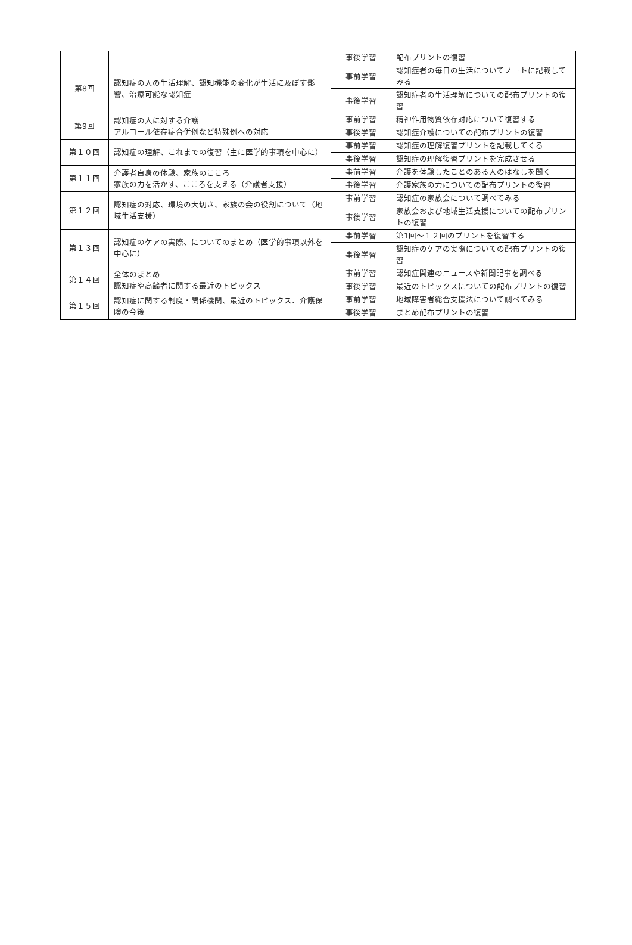| | | 事後学習 | 配布プリントの復習 |
| 第8回 | 認知症の人の生活理解、認知機能の変化が生活に及ぼす影響、治療可能な認知症 | 事前学習 | 認知症者の毎日の生活についてノートに記載してみる |
| | | 事後学習 | 認知症者の生活理解についての配布プリントの復習 |
| 第9回 | 認知症の人に対する介護 アルコール依存症合併例など特殊例への対応 | 事前学習 | 精神作用物質依存対応について復習する |
| | | 事後学習 | 認知症介護についての配布プリントの復習 |
| 第１０回 | 認知症の理解、これまでの復習（主に医学的事項を中心に） | 事前学習 | 認知症の理解復習プリントを記載してくる |
| | | 事後学習 | 認知症の理解復習プリントを完成させる |
| 第１１回 | 介護者自身の体験、家族のこころ 家族の力を活かす、こころを支える（介護者支援） | 事前学習 | 介護を体験したことのある人のはなしを聞く |
| | | 事後学習 | 介護家族の力についての配布プリントの復習 |
| 第１２回 | 認知症の対応、環境の大切さ、家族の会の役割について（地域生活支援） | 事前学習 | 認知症の家族会について調べてみる |
| | | 事後学習 | 家族会および地域生活支援についての配布プリントの復習 |
| 第１３回 | 認知症のケアの実際、についてのまとめ（医学的事項以外を中心に） | 事前学習 | 第1回～１２回のプリントを復習する |
| | | 事後学習 | 認知症のケアの実際についての配布プリントの復習 |
| 第１４回 | 全体のまとめ 認知症や高齢者に関する最近のトピックス | 事前学習 | 認知症関連のニュースや新聞記事を調べる |
| | | 事後学習 | 最近のトピックスについての配布プリントの復習 |
| 第１５回 | 認知症に関する制度・関係機関、最近のトピックス、介護保険の今後 | 事前学習 | 地域障害者総合支援法について調べてみる |
| | | 事後学習 | まとめ配布プリントの復習 |